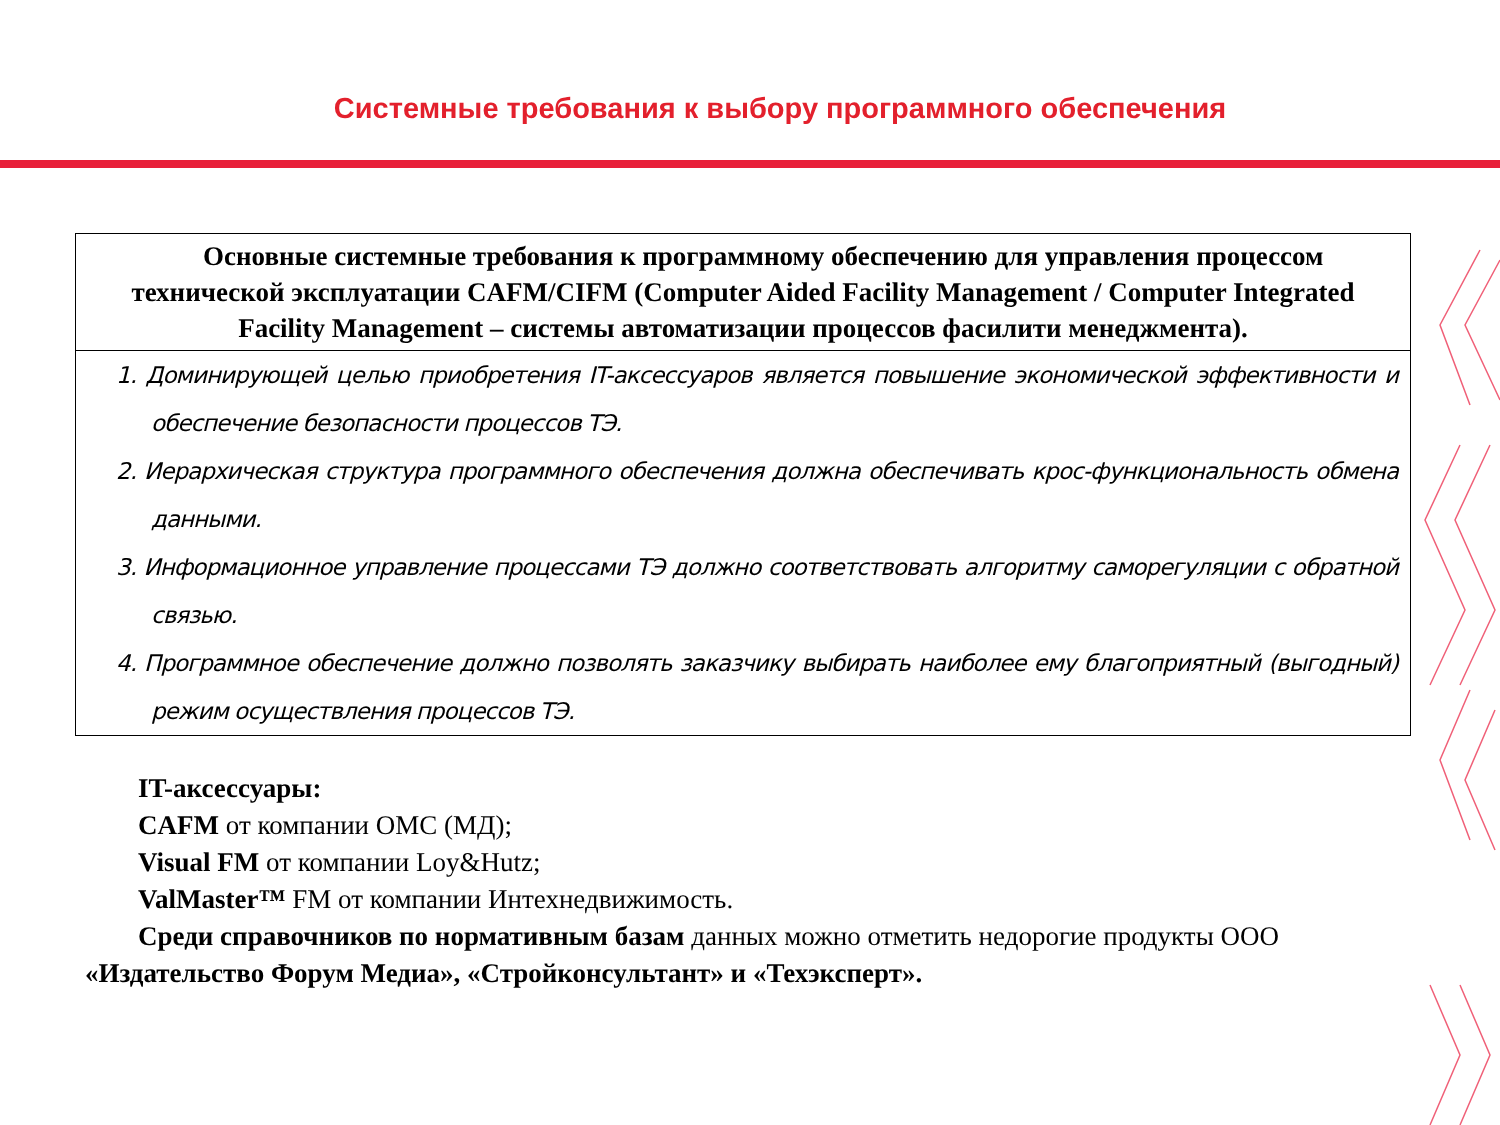Системные требования к выбору программного обеспечения
| Основные системные требования к программному обеспечению для управления процессом технической эксплуатации CAFM/CIFM (Computer Aided Facility Management / Computer Integrated Facility Management – системы автоматизации процессов фасилити менеджмента). |
| --- |
| 1. Доминирующей целью приобретения IT-аксессуаров является повышение экономической эффективности и обеспечение безопасности процессов ТЭ. 2. Иерархическая структура программного обеспечения должна обеспечивать крос-функциональность обмена данными. 3. Информационное управление процессами ТЭ должно соответствовать алгоритму саморегуляции с обратной связью. 4. Программное обеспечение должно позволять заказчику выбирать наиболее ему благоприятный (выгодный) режим осуществления процессов ТЭ. |
IT-аксессуары:
CAFM от компании ОМС (МД);
Visual FM от компании Loy&Hutz;
ValMaster™ FM от компании Интехнедвижимость.
Среди справочников по нормативным базам данных можно отметить недорогие продукты ООО «Издательство Форум Медиа», «Стройконсультант» и «Техэксперт».